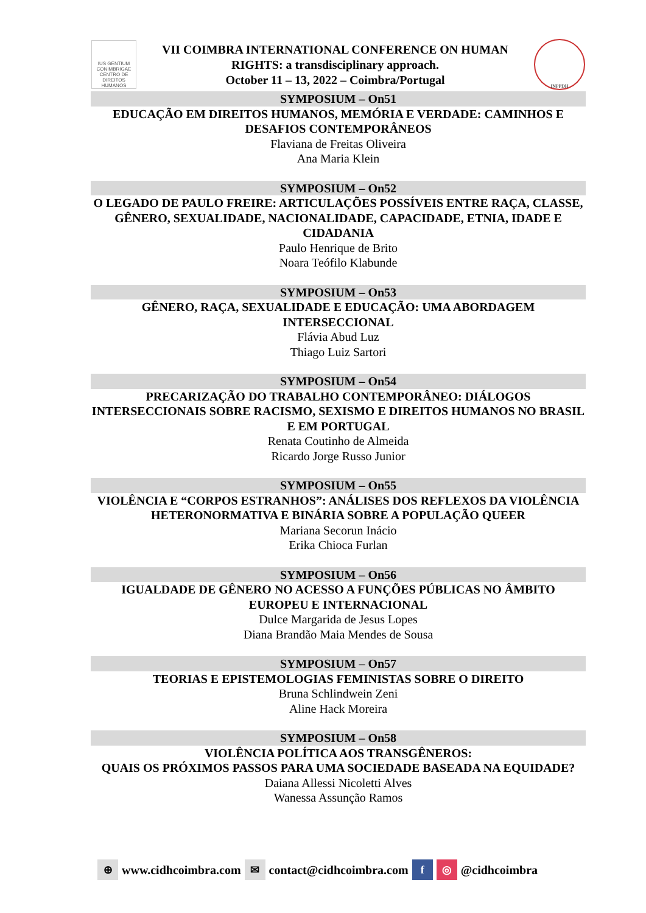IUS GENTIUM CONIMBRIGAE
CENTRO DE DIREITOS HUMANOS
VII COIMBRA INTERNATIONAL CONFERENCE ON HUMAN
RIGHTS: a transdisciplinary approach.
October 11 – 13, 2022 – Coimbra/Portugal
INPPDH
SYMPOSIUM – On51
EDUCAÇÃO EM DIREITOS HUMANOS, MEMÓRIA E VERDADE: CAMINHOS E DESAFIOS CONTEMPORÂNEOS
Flaviana de Freitas Oliveira
Ana Maria Klein
SYMPOSIUM – On52
O LEGADO DE PAULO FREIRE: ARTICULAÇÕES POSSÍVEIS ENTRE RAÇA, CLASSE, GÊNERO, SEXUALIDADE, NACIONALIDADE, CAPACIDADE, ETNIA, IDADE E CIDADANIA
Paulo Henrique de Brito
Noara Teófilo Klabunde
SYMPOSIUM – On53
GÊNERO, RAÇA, SEXUALIDADE E EDUCAÇÃO: UMA ABORDAGEM INTERSECCIONAL
Flávia Abud Luz
Thiago Luiz Sartori
SYMPOSIUM – On54
PRECARIZAÇÃO DO TRABALHO CONTEMPORÂNEO: DIÁLOGOS INTERSECCIONAIS SOBRE RACISMO, SEXISMO E DIREITOS HUMANOS NO BRASIL E EM PORTUGAL
Renata Coutinho de Almeida
Ricardo Jorge Russo Junior
SYMPOSIUM – On55
VIOLÊNCIA E “CORPOS ESTRANHOS”: ANÁLISES DOS REFLEXOS DA VIOLÊNCIA HETERONORMATIVA E BINÁRIA SOBRE A POPULAÇÃO QUEER
Mariana Secorun Inácio
Erika Chioca Furlan
SYMPOSIUM – On56
IGUALDADE DE GÊNERO NO ACESSO A FUNÇÕES PÚBLICAS NO ÂMBITO EUROPEU E INTERNACIONAL
Dulce Margarida de Jesus Lopes
Diana Brandão Maia Mendes de Sousa
SYMPOSIUM – On57
TEORIAS E EPISTEMOLOGIAS FEMINISTAS SOBRE O DIREITO
Bruna Schlindwein Zeni
Aline Hack Moreira
SYMPOSIUM – On58
VIOLÊNCIA POLÍTICA AOS TRANSGÊNEROS:
QUAIS OS PRÓXIMOS PASSOS PARA UMA SOCIEDADE BASEADA NA EQUIDADE?
Daiana Allessi Nicoletti Alves
Wanessa Assunção Ramos
⊕ www.cidhcoimbra.com ✉ contact@cidhcoimbra.com f ◎ @cidhcoimbra